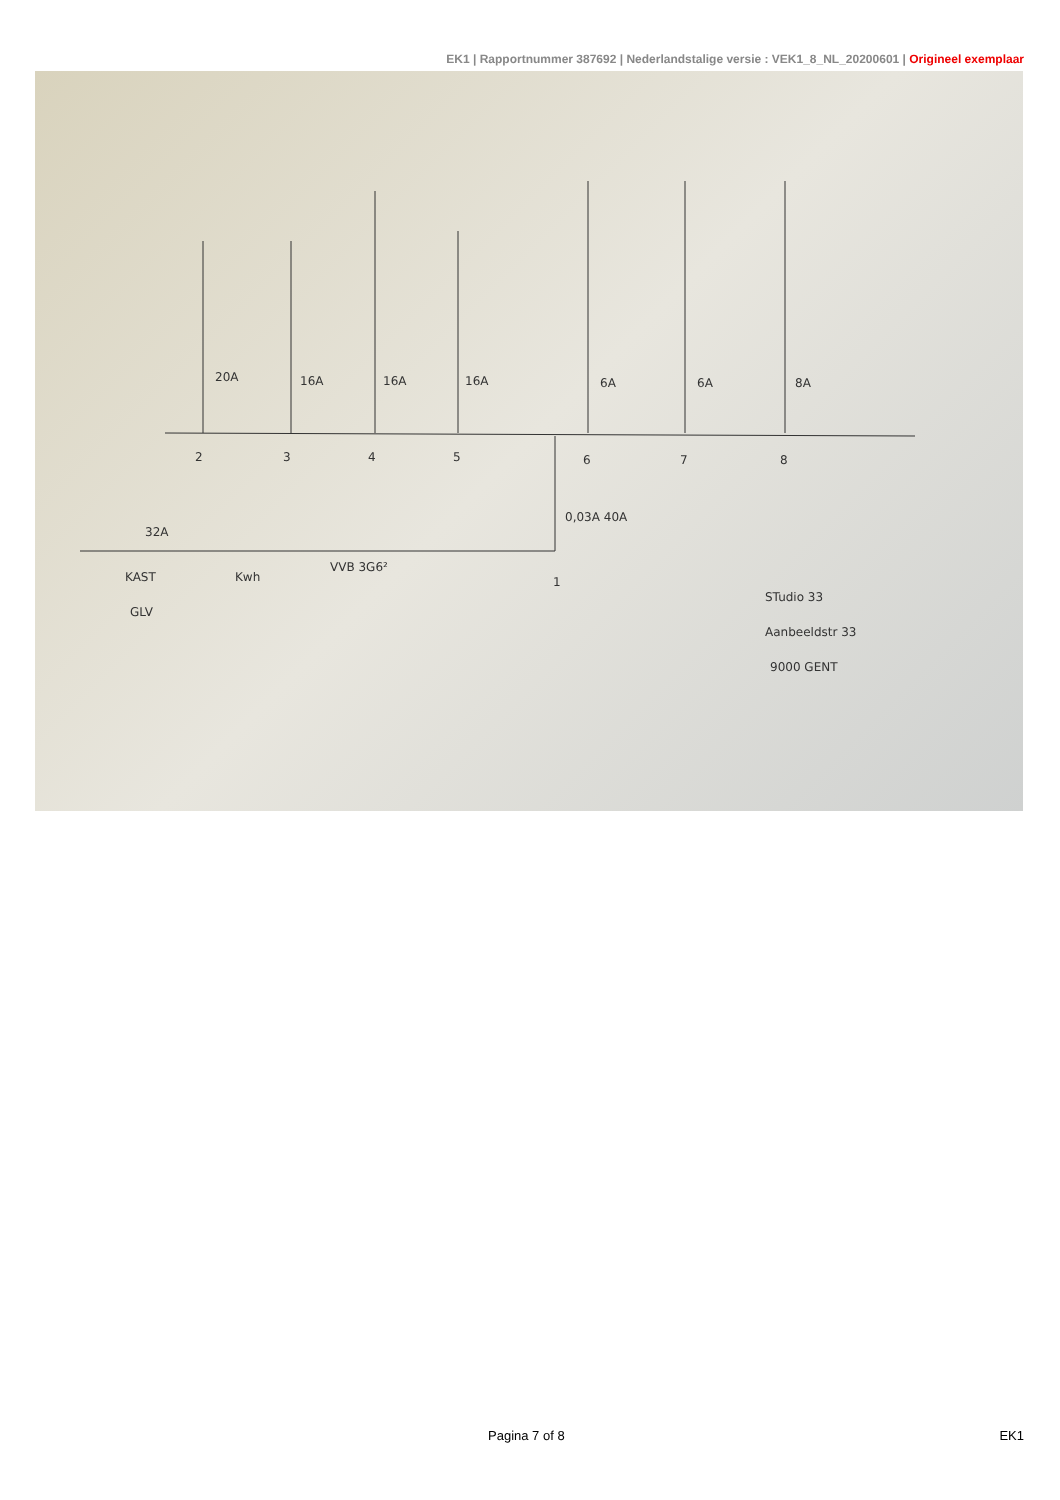EK1 | Rapportnummer 387692 | Nederlandstalige versie : VEK1_8_NL_20200601 | Origineel exemplaar
2
3
4
5
6
7
8
20A
16A
16A
16A
6A
6A
8A
0,03A 40A
32A
KAST
GLV
Kwh
VVB 3G6²
1
STudio 33
Aanbeeldstr 33
9000 GENT
Pagina 7 of 8 EK1